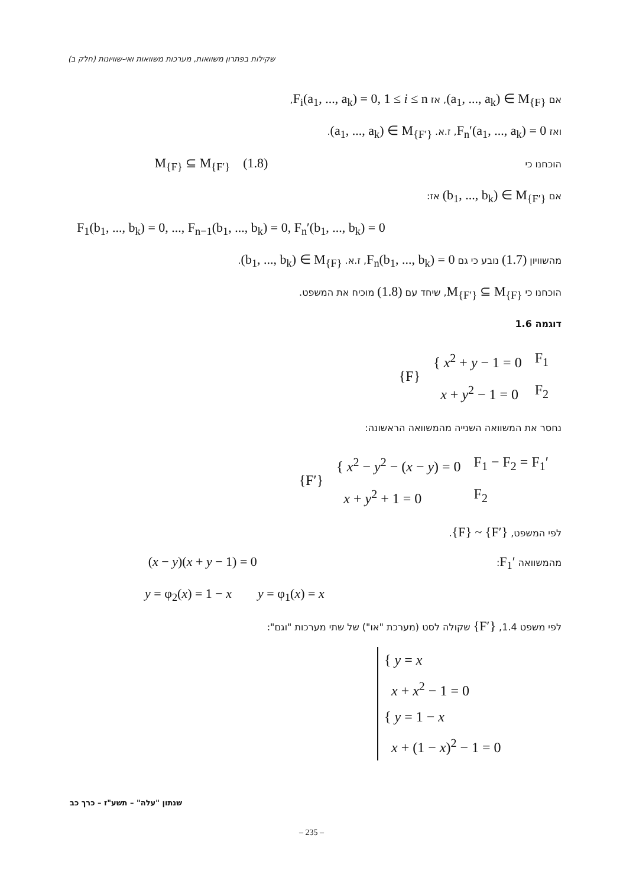שקילות בפתרון משוואות, מערכות משוואות ואי-שוויונות (חלק ב)
אם (a<sub>1</sub>, ..., a<sub>k</sub>) ∈ M<sub>{F}</sub>, אז F<sub>i</sub>(a<sub>1</sub>, ..., a<sub>k</sub>) = 0, 1 ≤ i ≤ n,
ואז F<sub>n</sub>′(a<sub>1</sub>, ..., a<sub>k</sub>) = 0, ז.א. (a<sub>1</sub>, ..., a<sub>k</sub>) ∈ M<sub>{F′}</sub>.
הוכחנו כי M<sub>{F}</sub> ⊆ M<sub>{F′}</sub> (1.8)
אם (b<sub>1</sub>, ..., b<sub>k</sub>) ∈ M<sub>{F′}</sub> אז:
F<sub>1</sub>(b<sub>1</sub>, ..., b<sub>k</sub>) = 0, ..., F<sub>n−1</sub>(b<sub>1</sub>, ..., b<sub>k</sub>) = 0, F<sub>n</sub>′(b<sub>1</sub>, ..., b<sub>k</sub>) = 0
מהשוויון (1.7) נובע כי גם F<sub>n</sub>(b<sub>1</sub>, ..., b<sub>k</sub>) = 0, ז.א. (b<sub>1</sub>, ..., b<sub>k</sub>) ∈ M<sub>{F}</sub>.
הוכחנו כי M<sub>{F′}</sub> ⊆ M<sub>{F}</sub>, שיחד עם (1.8) מוכיח את המשפט.
דוגמה 1.6
| {F} | { x<sup>2</sup> + y − 1 = 0 | F<sub>1</sub> |
| | x + y<sup>2</sup> − 1 = 0 | F<sub>2</sub> |
נחסר את המשוואה השנייה מהמשוואה הראשונה:
| {F′} | { x<sup>2</sup> − y<sup>2</sup> − ( x − y ) = 0 | F<sub>1</sub> − F<sub>2</sub> = F<sub>1</sub>′ |
| | x + y<sup>2</sup> + 1 = 0 | F<sub>2</sub> |
לפי המשפט, {F} ~ {F′}.
מהמשוואה F<sub>1</sub>′: (x − y)(x + y − 1) = 0
y = φ<sub>2</sub>(x) = 1 − x y = φ<sub>1</sub>(x) = x
לפי משפט 1.4, {F′} שקולה לסט (מערכת "או") של שתי מערכות "וגם":
{ y = x
x + x<sup>2</sup> − 1 = 0
{ y = 1 − x
x + (1 − x)<sup>2</sup> − 1 = 0
שנתון "עלה" – תשע"ז – כרך כב
– 235 –